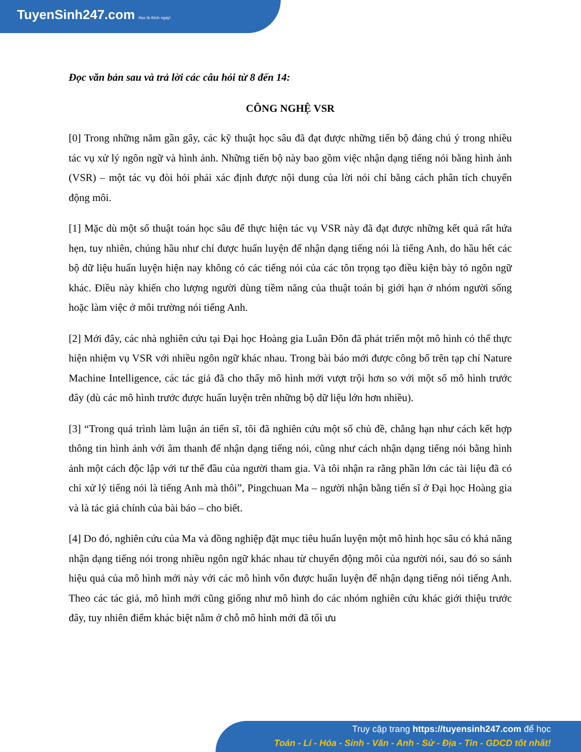TuyenSinh247.com Học là thích ngay!
Đọc văn bản sau và trả lời các câu hỏi từ 8 đến 14:
CÔNG NGHỆ VSR
[0] Trong những năm gần gây, các kỹ thuật học sâu đã đạt được những tiến bộ đáng chú ý trong nhiều tác vụ xử lý ngôn ngữ và hình ảnh. Những tiến bộ này bao gồm việc nhận dạng tiếng nói bằng hình ảnh (VSR) – một tác vụ đòi hỏi phải xác định được nội dung của lời nói chỉ bằng cách phân tích chuyển động môi.
[1] Mặc dù một số thuật toán học sâu để thực hiện tác vụ VSR này đã đạt được những kết quả rất hứa hẹn, tuy nhiên, chúng hầu như chỉ được huấn luyện để nhận dạng tiếng nói là tiếng Anh, do hầu hết các bộ dữ liệu huấn luyện hiện nay không có các tiếng nói của các tôn trọng tạo điều kiện bày tỏ ngôn ngữ khác. Điều này khiến cho lượng người dùng tiềm năng của thuật toán bị giới hạn ở nhóm người sống hoặc làm việc ở môi trường nói tiếng Anh.
[2] Mới đây, các nhà nghiên cứu tại Đại học Hoàng gia Luân Đôn đã phát triển một mô hình có thể thực hiện nhiệm vụ VSR với nhiều ngôn ngữ khác nhau. Trong bài báo mới được công bố trên tạp chí Nature Machine Intelligence, các tác giả đã cho thấy mô hình mới vượt trội hơn so với một số mô hình trước đây (dù các mô hình trước được huấn luyện trên những bộ dữ liệu lớn hơn nhiều).
[3] “Trong quá trình làm luận án tiến sĩ, tôi đã nghiên cứu một số chủ đề, chẳng hạn như cách kết hợp thông tin hình ảnh với âm thanh để nhận dạng tiếng nói, cũng như cách nhận dạng tiếng nói bằng hình ảnh một cách độc lập với tư thế đầu của người tham gia. Và tôi nhận ra rằng phần lớn các tài liệu đã có chỉ xử lý tiếng nói là tiếng Anh mà thôi”, Pingchuan Ma – người nhận bằng tiến sĩ ở Đại học Hoàng gia và là tác giả chính của bài báo – cho biết.
[4] Do đó, nghiên cứu của Ma và đồng nghiệp đặt mục tiêu huấn luyện một mô hình học sâu có khả năng nhận dạng tiếng nói trong nhiều ngôn ngữ khác nhau từ chuyển động môi của người nói, sau đó so sánh hiệu quả của mô hình mới này với các mô hình vốn được huấn luyện để nhận dạng tiếng nói tiếng Anh. Theo các tác giả, mô hình mới cũng giống như mô hình do các nhóm nghiên cứu khác giới thiệu trước đây, tuy nhiên điểm khác biệt nằm ở chỗ mô hình mới đã tối ưu
Truy cập trang https://tuyensinh247.com để học
Toán - Lí - Hóa - Sinh - Văn - Anh - Sử - Địa - Tin - GDCD tốt nhất!